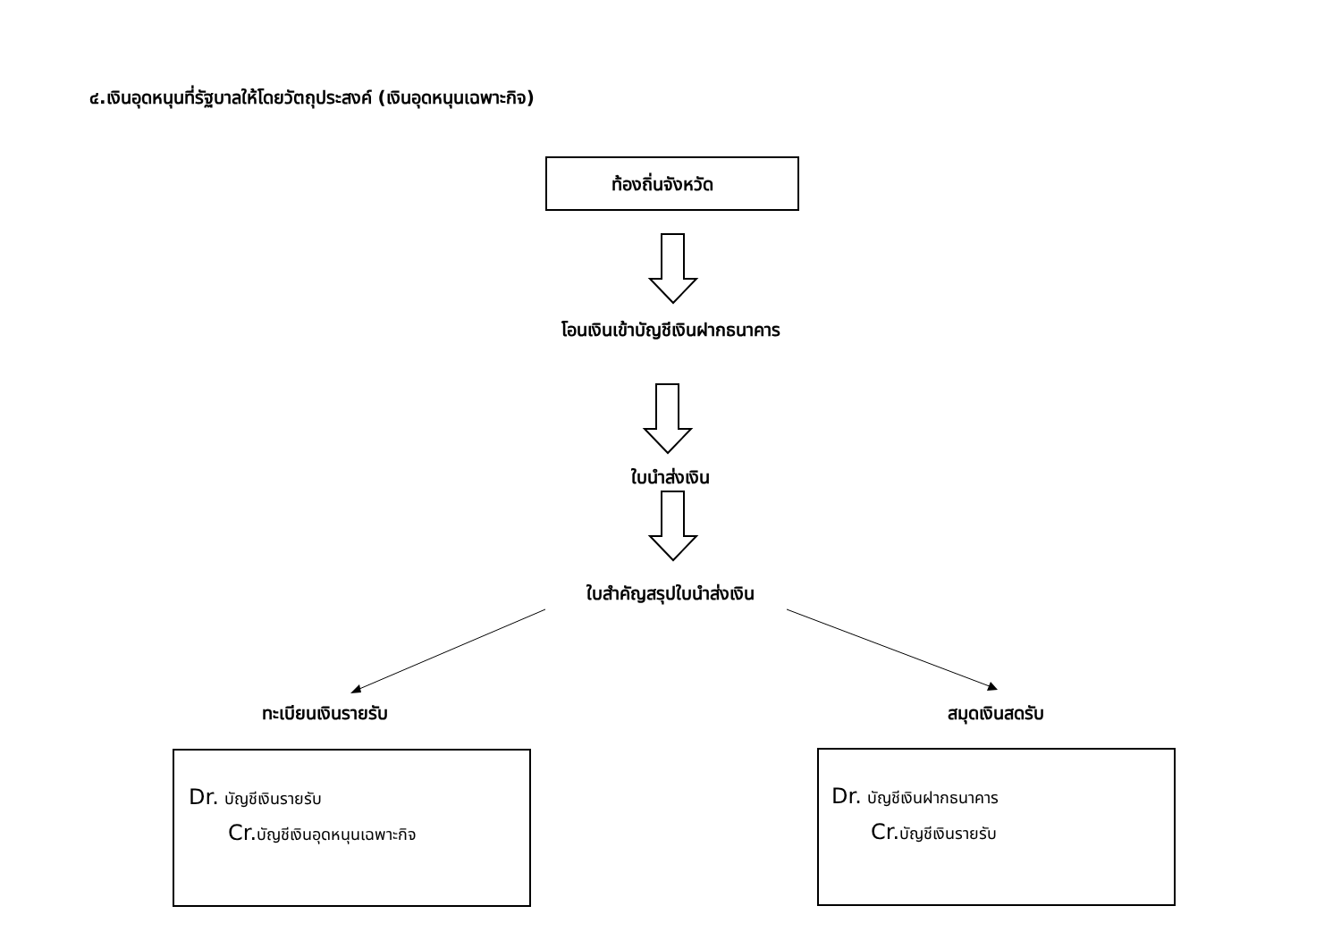๔.เงินอุดหนุนที่รัฐบาลให้โดยวัตถุประสงค์ (เงินอุดหนุนเฉพาะกิจ)
ท้องถิ่นจังหวัด
โอนเงินเข้าบัญชีเงินฝากธนาคาร
ใบนำส่งเงิน
ใบสำคัญสรุปใบนำส่งเงิน
ทะเบียนเงินรายรับ สมุดเงินสดรับ
Dr. บัญชีเงินรายรับ
Cr. บัญชีเงินอุดหนุนเฉพาะกิจ
Dr. บัญชีเงินฝากธนาคาร
Cr. บัญชีเงินรายรับ